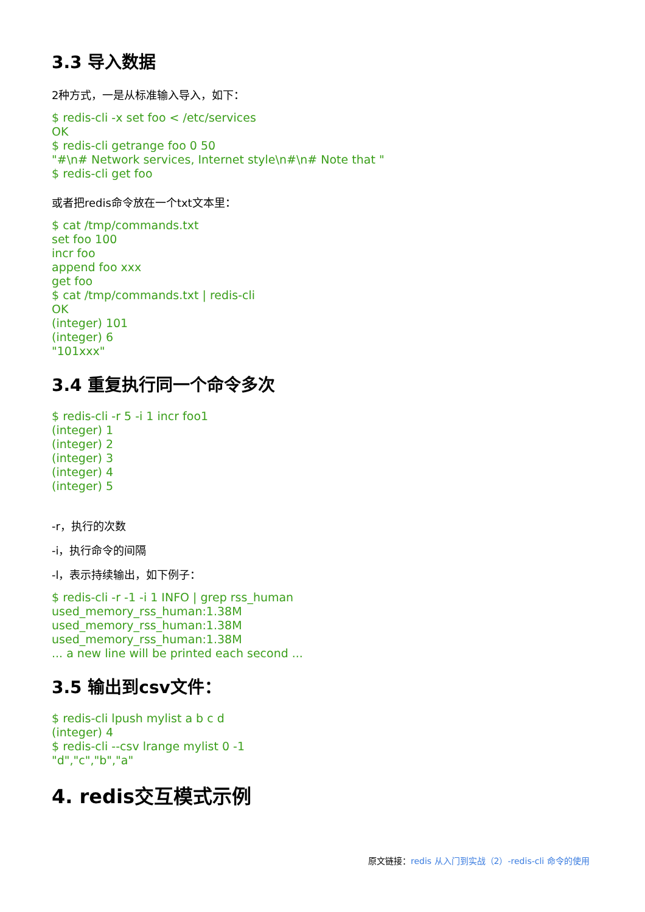3.3 导入数据
2种方式，一是从标准输入导入，如下：
$ redis-cli -x set foo < /etc/services OK $ redis-cli getrange foo 0 50 "#\n# Network services, Internet style\n#\n# Note that " $ redis-cli get foo
或者把redis命令放在一个txt文本里：
$ cat /tmp/commands.txt set foo 100 incr foo append foo xxx get foo $ cat /tmp/commands.txt | redis-cli OK (integer) 101 (integer) 6 "101xxx"
3.4 重复执行同一个命令多次
$ redis-cli -r 5 -i 1 incr foo1 (integer) 1 (integer) 2 (integer) 3 (integer) 4 (integer) 5
-r，执行的次数
-i，执行命令的间隔
-l，表示持续输出，如下例子：
$ redis-cli -r -1 -i 1 INFO | grep rss_human used_memory_rss_human:1.38M used_memory_rss_human:1.38M used_memory_rss_human:1.38M ... a new line will be printed each second ...
3.5 输出到csv文件：
$ redis-cli lpush mylist a b c d (integer) 4 $ redis-cli --csv lrange mylist 0 -1 "d","c","b","a"
4. redis交互模式示例
原文链接：redis 从入门到实战（2）-redis-cli 命令的使用